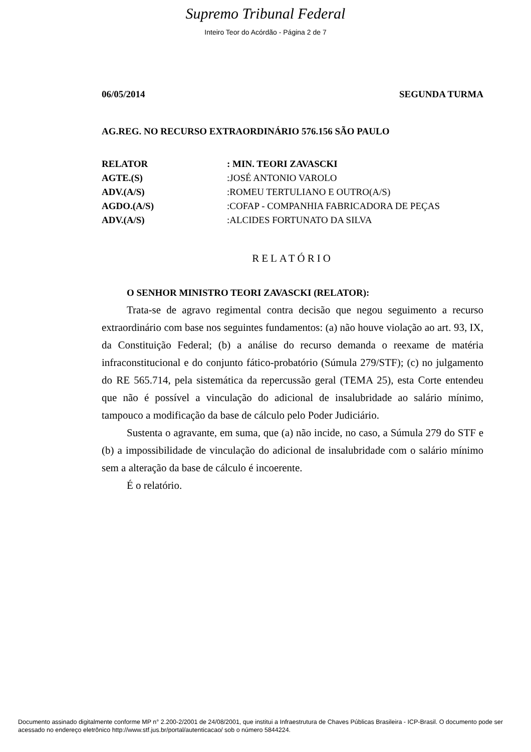Supremo Tribunal Federal
Inteiro Teor do Acórdão - Página 2 de 7
06/05/2014 SEGUNDA TURMA
AG.REG. NO RECURSO EXTRAORDINÁRIO 576.156 SÃO PAULO
| RELATOR | : MIN. TEORI ZAVASCKI |
| AGTE.(S) | :JOSÉ ANTONIO VAROLO |
| ADV.(A/S) | :ROMEU TERTULIANO E OUTRO(A/S) |
| AGDO.(A/S) | :COFAP - COMPANHIA FABRICADORA DE PEÇAS |
| ADV.(A/S) | :ALCIDES FORTUNATO DA SILVA |
RELATÓRIO
O SENHOR MINISTRO TEORI ZAVASCKI (RELATOR):
Trata-se de agravo regimental contra decisão que negou seguimento a recurso extraordinário com base nos seguintes fundamentos: (a) não houve violação ao art. 93, IX, da Constituição Federal; (b) a análise do recurso demanda o reexame de matéria infraconstitucional e do conjunto fático-probatório (Súmula 279/STF); (c) no julgamento do RE 565.714, pela sistemática da repercussão geral (TEMA 25), esta Corte entendeu que não é possível a vinculação do adicional de insalubridade ao salário mínimo, tampouco a modificação da base de cálculo pelo Poder Judiciário.
Sustenta o agravante, em suma, que (a) não incide, no caso, a Súmula 279 do STF e (b) a impossibilidade de vinculação do adicional de insalubridade com o salário mínimo sem a alteração da base de cálculo é incoerente.
É o relatório.
Documento assinado digitalmente conforme MP n° 2.200-2/2001 de 24/08/2001, que institui a Infraestrutura de Chaves Públicas Brasileira - ICP-Brasil. O documento pode ser acessado no endereço eletrônico http://www.stf.jus.br/portal/autenticacao/ sob o número 5844224.